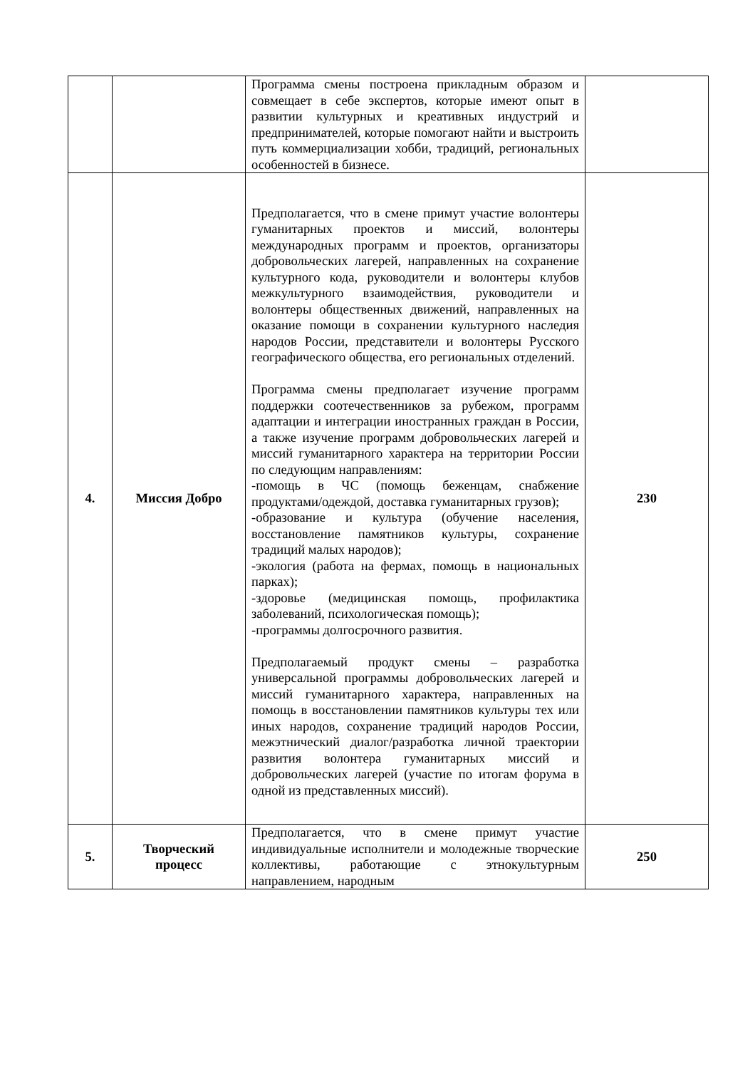| | | Программа смены построена прикладным образом и совмещает в себе экспертов, которые имеют опыт в развитии культурных и креативных индустрий и предпринимателей, которые помогают найти и выстроить путь коммерциализации хобби, традиций, региональных особенностей в бизнесе. | |
| 4. | Миссия Добро | Предполагается, что в смене примут участие волонтеры гуманитарных проектов и миссий, волонтеры международных программ и проектов, организаторы добровольческих лагерей, направленных на сохранение культурного кода, руководители и волонтеры клубов межкультурного взаимодействия, руководители и волонтеры общественных движений, направленных на оказание помощи в сохранении культурного наследия народов России, представители и волонтеры Русского географического общества, его региональных отделений. Программа смены предполагает изучение программ поддержки соотечественников за рубежом, программ адаптации и интеграции иностранных граждан в России, а также изучение программ добровольческих лагерей и миссий гуманитарного характера на территории России по следующим направлениям: -помощь в ЧС (помощь беженцам, снабжение продуктами/одеждой, доставка гуманитарных грузов); -образование и культура (обучение населения, восстановление памятников культуры, сохранение традиций малых народов); -экология (работа на фермах, помощь в национальных парках); -здоровье (медицинская помощь, профилактика заболеваний, психологическая помощь); -программы долгосрочного развития. Предполагаемый продукт смены – разработка универсальной программы добровольческих лагерей и миссий гуманитарного характера, направленных на помощь в восстановлении памятников культуры тех или иных народов, сохранение традиций народов России, межэтнический диалог/разработка личной траектории развития волонтера гуманитарных миссий и добровольческих лагерей (участие по итогам форума в одной из представленных миссий). | 230 |
| 5. | Творческий процесс | Предполагается, что в смене примут участие индивидуальные исполнители и молодежные творческие коллективы, работающие с этнокультурным направлением, народным | 250 |